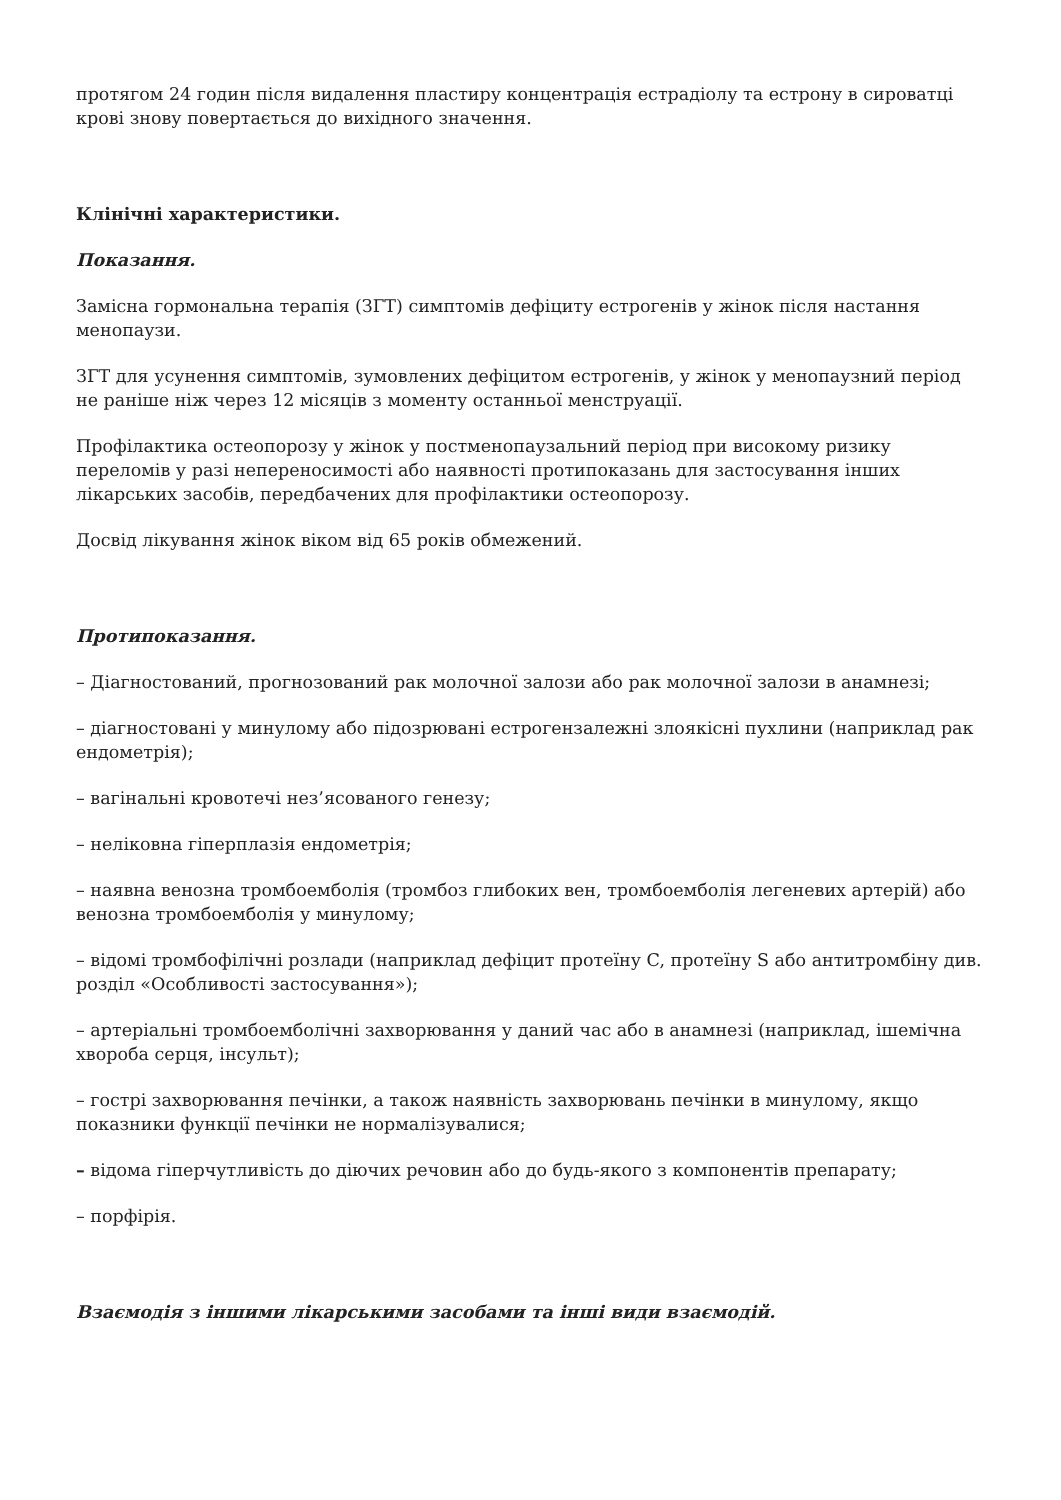протягом 24 годин після видалення пластиру концентрація естрадіолу та естрону в сироватці крові знову повертається до вихідного значення.
Клінічні характеристики.
Показання.
Замісна гормональна терапія (ЗГТ) симптомів дефіциту естрогенів у жінок після настання менопаузи.
ЗГТ для усунення симптомів, зумовлених дефіцитом естрогенів, у жінок у менопаузний період не раніше ніж через 12 місяців з моменту останньої менструації.
Профілактика остеопорозу у жінок у постменопаузальний період при високому ризику переломів у разі непереносимості або наявності протипоказань для застосування інших лікарських засобів, передбачених для профілактики остеопорозу.
Досвід лікування жінок віком від 65 років обмежений.
Протипоказання.
– Діагностований, прогнозований рак молочної залози або рак молочної залози в анамнезі;
– діагностовані у минулому або підозрювані естрогензалежні злоякісні пухлини (наприклад рак ендометрія);
– вагінальні кровотечі нез’ясованого генезу;
– неліковна гіперплазія ендометрія;
– наявна венозна тромбоемболія (тромбоз глибоких вен, тромбоемболія легеневих артерій) або венозна тромбоемболія у минулому;
– відомі тромбофілічні розлади (наприклад дефіцит протеїну C, протеїну S або антитромбіну див. розділ «Особливості застосування»);
– артеріальні тромбоемболічні захворювання у даний час або в анамнезі (наприклад, ішемічна хвороба серця, інсульт);
– гострі захворювання печінки, а також наявність захворювань печінки в минулому, якщо показники функції печінки не нормалізувалися;
– відома гіперчутливість до діючих речовин або до будь-якого з компонентів препарату;
– порфірія.
Взаємодія з іншими лікарськими засобами та інші види взаємодій.